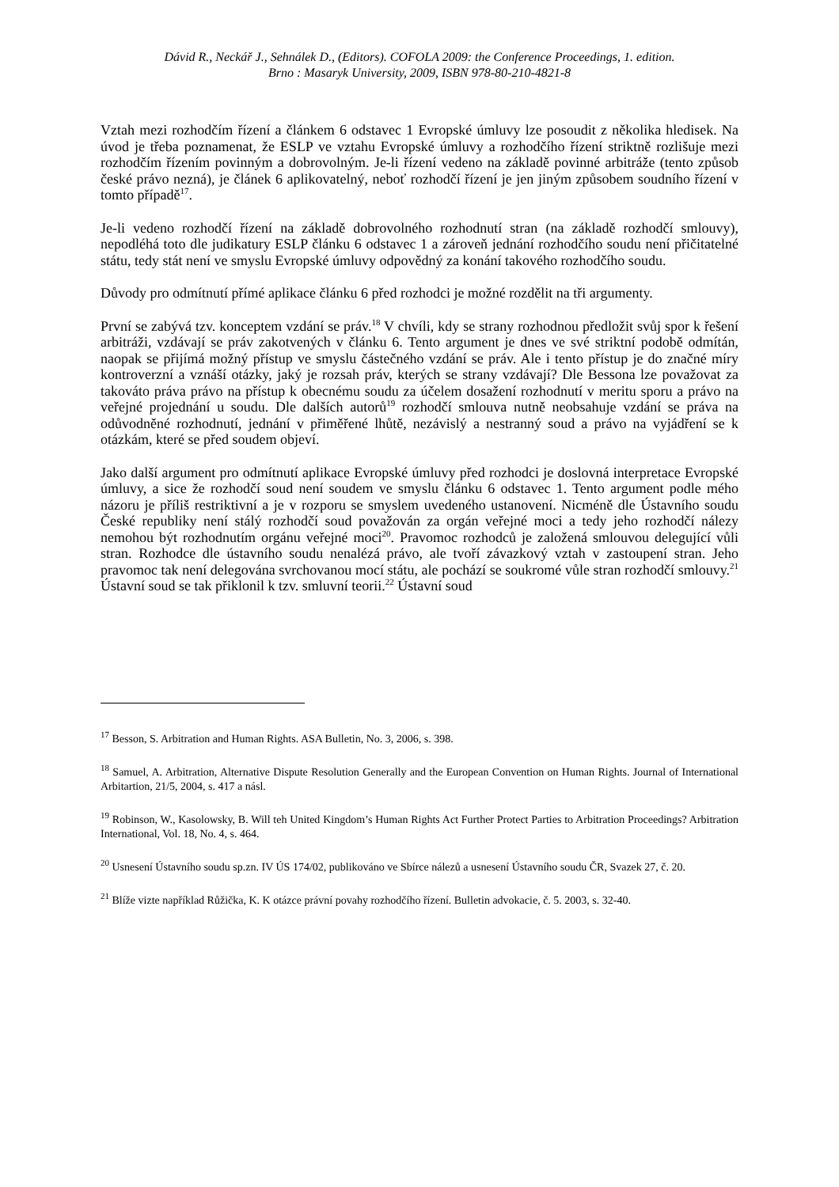Dávid R., Neckář J., Sehnálek D., (Editors). COFOLA 2009: the Conference Proceedings, 1. edition.
Brno : Masaryk University, 2009, ISBN 978-80-210-4821-8
Vztah mezi rozhodčím řízení a článkem 6 odstavec 1 Evropské úmluvy lze posoudit z několika hledisek. Na úvod je třeba poznamenat, že ESLP ve vztahu Evropské úmluvy a rozhodčího řízení striktně rozlišuje mezi rozhodčím řízením povinným a dobrovolným. Je-li řízení vedeno na základě povinné arbitráže (tento způsob české právo nezná), je článek 6 aplikovatelný, neboť rozhodčí řízení je jen jiným způsobem soudního řízení v tomto případě<sup>17</sup>.
Je-li vedeno rozhodčí řízení na základě dobrovolného rozhodnutí stran (na základě rozhodčí smlouvy), nepodléhá toto dle judikatury ESLP článku 6 odstavec 1 a zároveň jednání rozhodčího soudu není přičitatelné státu, tedy stát není ve smyslu Evropské úmluvy odpovědný za konání takového rozhodčího soudu.
Důvody pro odmítnutí přímé aplikace článku 6 před rozhodci je možné rozdělit na tři argumenty.
První se zabývá tzv. konceptem vzdání se práv.<sup>18</sup> V chvíli, kdy se strany rozhodnou předložit svůj spor k řešení arbitráži, vzdávají se práv zakotvených v článku 6. Tento argument je dnes ve své striktní podobě odmítán, naopak se přijímá možný přístup ve smyslu částečného vzdání se práv. Ale i tento přístup je do značné míry kontroverzní a vznáší otázky, jaký je rozsah práv, kterých se strany vzdávají? Dle Bessona lze považovat za takováto práva právo na přístup k obecnému soudu za účelem dosažení rozhodnutí v meritu sporu a právo na veřejné projednání u soudu. Dle dalších autorů<sup>19</sup> rozhodčí smlouva nutně neobsahuje vzdání se práva na odůvodněné rozhodnutí, jednání v přiměřené lhůtě, nezávislý a nestranný soud a právo na vyjádření se k otázkám, které se před soudem objeví.
Jako další argument pro odmítnutí aplikace Evropské úmluvy před rozhodci je doslovná interpretace Evropské úmluvy, a sice že rozhodčí soud není soudem ve smyslu článku 6 odstavec 1. Tento argument podle mého názoru je příliš restriktivní a je v rozporu se smyslem uvedeného ustanovení. Nicméně dle Ústavního soudu České republiky není stálý rozhodčí soud považován za orgán veřejné moci a tedy jeho rozhodčí nálezy nemohou být rozhodnutím orgánu veřejné moci<sup>20</sup>. Pravomoc rozhodců je založená smlouvou delegující vůli stran. Rozhodce dle ústavního soudu nenalézá právo, ale tvoří závazkový vztah v zastoupení stran. Jeho pravomoc tak není delegována svrchovanou mocí státu, ale pochází se soukromé vůle stran rozhodčí smlouvy.<sup>21</sup> Ústavní soud se tak přiklonil k tzv. smluvní teorii.<sup>22</sup> Ústavní soud
<sup>17</sup> Besson, S. Arbitration and Human Rights. ASA Bulletin, No. 3, 2006, s. 398.
<sup>18</sup> Samuel, A. Arbitration, Alternative Dispute Resolution Generally and the European Convention on Human Rights. Journal of International Arbitartion, 21/5, 2004, s. 417 a násl.
<sup>19</sup> Robinson, W., Kasolowsky, B. Will teh United Kingdom’s Human Rights Act Further Protect Parties to Arbitration Proceedings? Arbitration International, Vol. 18, No. 4, s. 464.
<sup>20</sup> Usnesení Ústavního soudu sp.zn. IV ÚS 174/02, publikováno ve Sbírce nálezů a usnesení Ústavního soudu ČR, Svazek 27, č. 20.
<sup>21</sup> Blíže vizte například Růžička, K. K otázce právní povahy rozhodčího řízení. Bulletin advokacie, č. 5. 2003, s. 32-40.